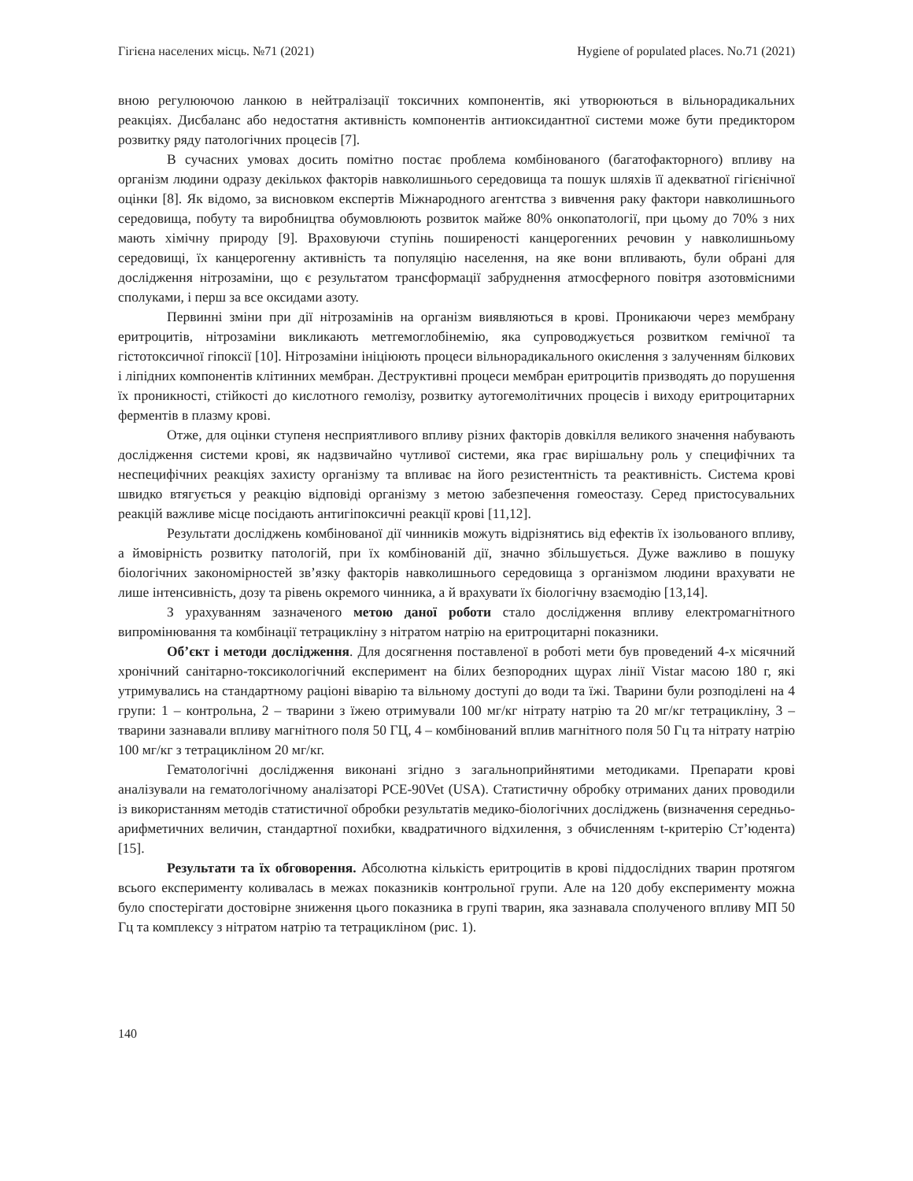Гігієна населених місць. №71 (2021) Hygiene of populated places. No.71 (2021)
вною регулюючою ланкою в нейтралізації токсичних компонентів, які утворюються в вільнорадикальних реакціях. Дисбаланс або недостатня активність компонентів антиоксидантної системи може бути предиктором розвитку ряду патологічних процесів [7].
В сучасних умовах досить помітно постає проблема комбінованого (багатофакторного) впливу на організм людини одразу декількох факторів навколишнього середовища та пошук шляхів її адекватної гігієнічної оцінки [8]. Як відомо, за висновком експертів Міжнародного агентства з вивчення раку фактори навколишнього середовища, побуту та виробництва обумовлюють розвиток майже 80% онкопатології, при цьому до 70% з них мають хімічну природу [9]. Враховуючи ступінь поширеності канцерогенних речовин у навколишньому середовищі, їх канцерогенну активність та популяцію населення, на яке вони впливають, були обрані для дослідження нітрозаміни, що є результатом трансформації забруднення атмосферного повітря азотовмісними сполуками, і перш за все оксидами азоту.
Первинні зміни при дії нітрозамінів на організм виявляються в крові. Проникаючи через мембрану еритроцитів, нітрозаміни викликають метгемоглобінемію, яка супроводжується розвитком гемічної та гістотоксичної гіпоксії [10]. Нітрозаміни ініціюють процеси вільнорадикального окислення з залученням білкових і ліпідних компонентів клітинних мембран. Деструктивні процеси мембран еритроцитів призводять до порушення їх проникності, стійкості до кислотного гемолізу, розвитку аутогемолітичних процесів і виходу еритроцитарних ферментів в плазму крові.
Отже, для оцінки ступеня несприятливого впливу різних факторів довкілля великого значення набувають дослідження системи крові, як надзвичайно чутливої системи, яка грає вирішальну роль у специфічних та неспецифічних реакціях захисту організму та впливає на його резистентність та реактивність. Система крові швидко втягується у реакцію відповіді організму з метою забезпечення гомеостазу. Серед пристосувальних реакцій важливе місце посідають антигіпоксичні реакції крові [11,12].
Результати досліджень комбінованої дії чинників можуть відрізнятись від ефектів їх ізольованого впливу, а ймовірність розвитку патологій, при їх комбінованій дії, значно збільшується. Дуже важливо в пошуку біологічних закономірностей зв’язку факторів навколишнього середовища з організмом людини врахувати не лише інтенсивність, дозу та рівень окремого чинника, а й врахувати їх біологічну взаємодію [13,14].
З урахуванням зазначеного метою даної роботи стало дослідження впливу електромагнітного випромінювання та комбінації тетрацикліну з нітратом натрію на еритроцитарні показники.
Об’єкт і методи дослідження. Для досягнення поставленої в роботі мети був проведений 4-х місячний хронічний санітарно-токсикологічний експеримент на білих безпородних щурах лінії Vistar масою 180 г, які утримувались на стандартному раціоні віварію та вільному доступі до води та їжі. Тварини були розподілені на 4 групи: 1 – контрольна, 2 – тварини з їжею отримували 100 мг/кг нітрату натрію та 20 мг/кг тетрацикліну, 3 – тварини зазнавали впливу магнітного поля 50 ГЦ, 4 – комбінований вплив магнітного поля 50 Гц та нітрату натрію 100 мг/кг з тетрацикліном 20 мг/кг.
Гематологічні дослідження виконані згідно з загальноприйнятими методиками. Препарати крові аналізували на гематологічному аналізаторі PCE-90Vet (USA). Статистичну обробку отриманих даних проводили із використанням методів статистичної обробки результатів медико-біологічних досліджень (визначення середньо-арифметичних величин, стандартної похибки, квадратичного відхилення, з обчисленням t-критерію Ст’юдента) [15].
Результати та їх обговорення. Абсолютна кількість еритроцитів в крові піддослідних тварин протягом всього експерименту коливалась в межах показників контрольної групи. Але на 120 добу експерименту можна було спостерігати достовірне зниження цього показника в групі тварин, яка зазнавала сполученого впливу МП 50 Гц та комплексу з нітратом натрію та тетрацикліном (рис. 1).
140